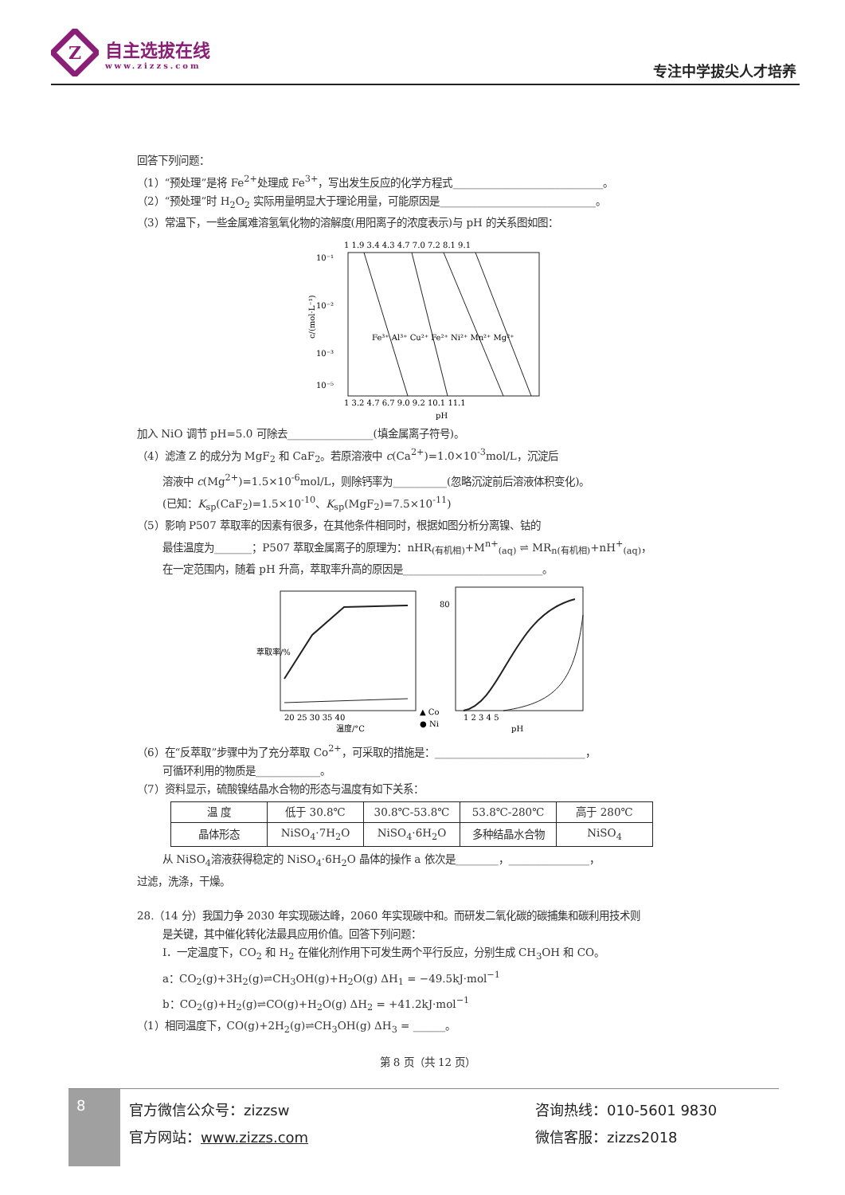Z
自主选拔在线
www.zizzs.com
专注中学拔尖人才培养
回答下列问题：
（1）“预处理”是将 Fe<sup>2+</sup>处理成 Fe<sup>3+</sup>，写出发生反应的化学方程式____________________________。
（2）“预处理”时 H<sub>2</sub>O<sub>2</sub> 实际用量明显大于理论用量，可能原因是_____________________________。
（3）常温下，一些金属难溶氢氧化物的溶解度(用阳离子的浓度表示)与 pH 的关系图如图：
1 1.9 3.4 4.3 4.7 7.0 7.2 8.1 9.1
10⁻¹
10⁻²
10⁻³
10⁻⁵
Fe³⁺ Al³⁺ Cu²⁺ Fe²⁺ Ni²⁺ Mn²⁺ Mg²⁺
1 3.2 4.7 6.7 9.0 9.2 10.1 11.1
pH
c/(mol·L⁻¹)
加入 NiO 调节 pH=5.0 可除去________________(填金属离子符号)。
（4）滤渣 Z 的成分为 MgF<sub>2</sub> 和 CaF<sub>2</sub>。若原溶液中 c(Ca<sup>2+</sup>)=1.0×10<sup>-3</sup>mol/L，沉淀后
溶液中 c(Mg<sup>2+</sup>)=1.5×10<sup>-6</sup>mol/L，则除钙率为__________(忽略沉淀前后溶液体积变化)。
(已知：K<sub>sp</sub>(CaF<sub>2</sub>)=1.5×10<sup>-10</sup>、K<sub>sp</sub>(MgF<sub>2</sub>)=7.5×10<sup>-11</sup>)
（5）影响 P507 萃取率的因素有很多，在其他条件相同时，根据如图分析分离镍、钴的
最佳温度为_______；P507 萃取金属离子的原理为：nHR<sub>(有机相)</sub>+M<sup>n+</sup><sub>(aq)</sub> ⇌ MR<sub>n(有机相)</sub>+nH<sup>+</sup><sub>(aq)</sub>，
在一定范围内，随着 pH 升高，萃取率升高的原因是__________________________。
20 25 30 35 40
温度/°C
萃取率/%
▲ Co
● Ni
1 2 3 4 5
pH
80
（6）在“反萃取”步骤中为了充分萃取 Co<sup>2+</sup>，可采取的措施是：____________________________，
可循环利用的物质是____________。
（7）资料显示，硫酸镍结晶水合物的形态与温度有如下关系：
| 温 度 | 低于 30.8℃ | 30.8℃-53.8℃ | 53.8℃-280℃ | 高于 280℃ |
| 晶体形态 | NiSO<sub>4</sub>·7H<sub>2</sub>O | NiSO<sub>4</sub>·6H<sub>2</sub>O | 多种结晶水合物 | NiSO<sub>4</sub> |
从 NiSO<sub>4</sub>溶液获得稳定的 NiSO<sub>4</sub>·6H<sub>2</sub>O 晶体的操作 a 依次是________，_______________，
过滤，洗涤，干燥。
28.（14 分）我国力争 2030 年实现碳达峰，2060 年实现碳中和。而研发二氧化碳的碳捕集和碳利用技术则
是关键，其中催化转化法最具应用价值。回答下列问题：
Ⅰ．一定温度下，CO<sub>2</sub> 和 H<sub>2</sub> 在催化剂作用下可发生两个平行反应，分别生成 CH<sub>3</sub>OH 和 CO。
a：CO<sub>2</sub>(g)+3H<sub>2</sub>(g)⇌CH<sub>3</sub>OH(g)+H<sub>2</sub>O(g) ΔH<sub>1</sub> = −49.5kJ·mol<sup>−1</sup>
b：CO<sub>2</sub>(g)+H<sub>2</sub>(g)⇌CO(g)+H<sub>2</sub>O(g) ΔH<sub>2</sub> = +41.2kJ·mol<sup>−1</sup>
（1）相同温度下，CO(g)+2H<sub>2</sub>(g)⇌CH<sub>3</sub>OH(g) ΔH<sub>3</sub> = ______。
第 8 页（共 12 页）
8
官方微信公众号：zizzsw
官方网站：www.zizzs.com
咨询热线：010-5601 9830
微信客服：zizzs2018